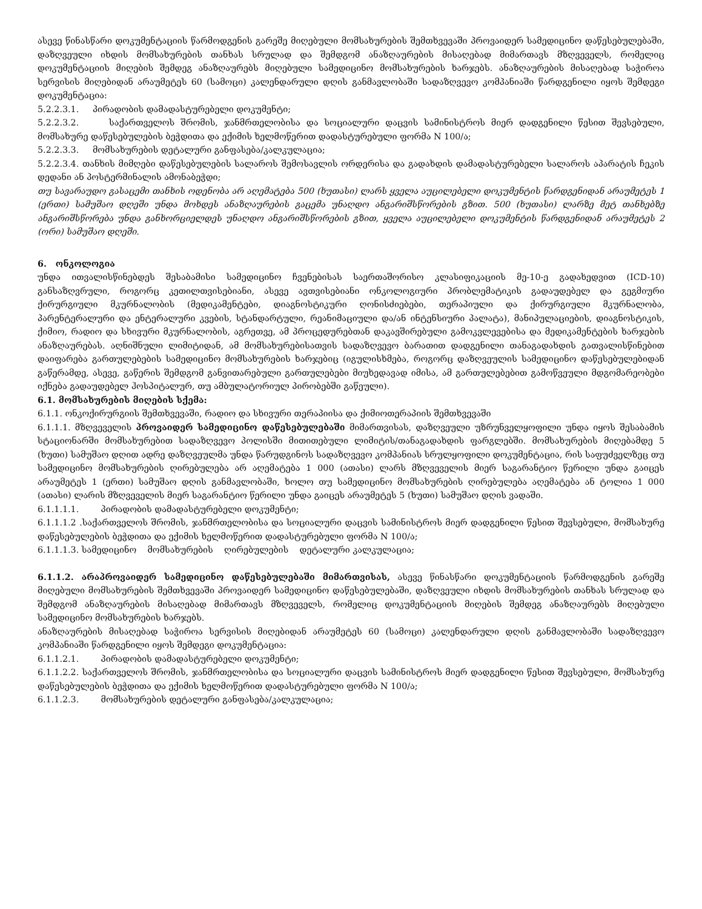ასევე წინასწარი დოკუმენტაციის წარმოდგენის გარეშე მიღებული მომსახურების შემთხვევაში პროვაიდერ სამედიცინო დაწესებულებაში, დაზღვეული იხდის მომსახურების თანხას სრულად და შემდგომ ანაზღაურების მისაღებად მიმართავს მზღვეველს, რომელიც დოკუმენტაციის მიღების შემდეგ ანაზღაურებს მიღებული სამედიცინო მომსახურების ხარჯებს. ანაზღაურების მისაღებად საჭიროა სერვისის მიღებიდან არაუმეტეს 60 (სამოცი) კალენდარული დღის განმავლობაში სადაზღვევო კომპანიაში წარდგენილი იყოს შემდეგი დოკუმენტაცია:
5.2.2.3.1. პირადობის დამადასტურებელი დოკუმენტი;
5.2.2.3.2. საქართველოს შრომის, ჯანმრთელობისა და სოციალური დაცვის სამინისტროს მიერ დადგენილი წესით შევსებული, მომსახურე დაწესებულების ბეჭდითა და ექიმის ხელმოწერით დადასტურებული ფორმა N 100/ა;
5.2.2.3.3. მომსახურების დეტალური განფასება/კალკულაცია;
5.2.2.3.4. თანხის მიმღები დაწესებულების სალაროს შემოსავლის ორდერისა და გადახდის დამადასტურებელი სალაროს აპარატის ჩეკის დედანი ან პოსტერმინალის ამონაბეჭდი;
თუ სავარაუდო გასაცემი თანხის ოდენობა არ აღემატება 500 (ხუთასი) ლარს ყველა აუცილებელი დოკუმენტის წარდგენიდან არაუმეტეს 1 (ერთი) სამუშაო დღეში უნდა მოხდეს ანაზღაურების გაცემა უნაღდო ანგარიშსწორების გზით. 500 (ხუთასი) ლარზე მეტ თანხებზე ანგარიშსწორება უნდა განხორციელდეს უნაღდო ანგარიშსწორების გზით, ყველა აუცილებელი დოკუმენტის წარდგენიდან არაუმეტეს 2 (ორი) სამუშაო დღეში.
6. ონკოლოგია
უნდა ითვალისწინებდეს შესაბამისი სამედიცინო ჩვენებისას საერთაშორისო კლასიფიკაციის მე-10-ე გადახედვით (ICD-10) განსაზღვრული, როგორც კეთილთვისებიანი, ასევე ავთვისებიანი ონკოლოგიური პრობლემატიკის გადაუდებელ და გეგმიური ქირურგიული მკურნალობის (მედიკამენტები, დიაგნოსტიკური ღონისძიებები, თერაპიული და ქირურგიული მკურნალობა, პარენტერალური და ენტერალური კვების, სტანდარტული, რეანიმაციული და/ან ინტენსიური პალატა), მანიპულაციების, დიაგნოსტიკის, ქიმიო, რადიო და სხივური მკურნალობის, აგრეთვე, ამ პროცედურებთან დაკავშირებული გამოკვლევებისა და მედიკამენტების ხარჯების ანაზღაურებას. აღნიშნული ლიმიტიდან, ამ მომსახურებისათვის სადაზღვევო ბარათით დადგენილი თანაგადახდის გათვალისწინებით დაიფარება გართულებების სამედიცინო მომსახურების ხარჯებიც (იგულისხმება, როგორც დაზღვეულის სამედიცინო დაწესებულებიდან გაწერამდე, ასევე, გაწერის შემდგომ განვითარებული გართულებები მიუხედავად იმისა, ამ გართულებებით გამოწვეული მდგომარეობები იქნება გადაუდებელ ჰოსპიტალურ, თუ ამბულატორიულ პირობებში გაწეული).
6.1. მომსახურების მიღების სქემა:
6.1.1. ონკოქირურგიის შემთხვევაში, რადიო და სხივური თერაპიისა და ქიმიოთერაპიის შემთხვევაში
6.1.1.1. მზღვეველის პროვაიდერ სამედიცინო დაწესებულებაში მიმართვისას, დაზღვეული უზრუნველყოფილი უნდა იყოს შესაბამის სტაციონარში მომსახურებით სადაზღვევო პოლისში მითითებული ლიმიტის/თანაგადახდის ფარგლებში. მომსახურების მიღებამდე 5 (ხუთი) სამუშაო დღით ადრე დაზღვეულმა უნდა წარუდგინოს სადაზღვევო კომპანიას სრულყოფილი დოკუმენტაცია, რის საფუძველზეც თუ სამედიცინო მომსახურების ღირებულება არ აღემატება 1 000 (ათასი) ლარს მზღვეველის მიერ საგარანტიო წერილი უნდა გაიცეს არაუმეტეს 1 (ერთი) სამუშაო დღის განმავლობაში, ხოლო თუ სამედიცინო მომსახურების ღირებულება აღემატება ან ტოლია 1 000 (ათასი) ლარის მზღვეველის მიერ საგარანტიო წერილი უნდა გაიცეს არაუმეტეს 5 (ხუთი) სამუშაო დღის ვადაში.
6.1.1.1.1. პირადობის დამადასტურებელი დოკუმენტი;
6.1.1.1.2 .საქართველოს შრომის, ჯანმრთელობისა და სოციალური დაცვის სამინისტროს მიერ დადგენილი წესით შევსებული, მომსახურე დაწესებულების ბეჭდითა და ექიმის ხელმოწერით დადასტურებული ფორმა N 100/ა;
6.1.1.1.3. სამედიცინო მომსახურების ღირებულების დეტალური კალკულაცია;
6.1.1.2. არაპროვაიდერ სამედიცინო დაწესებულებაში მიმართვისას, ასევე წინასწარი დოკუმენტაციის წარმოდგენის გარეშე მიღებული მომსახურების შემთხვევაში პროვაიდერ სამედიცინო დაწესებულებაში, დაზღვეული იხდის მომსახურების თანხას სრულად და შემდგომ ანაზღაურების მისაღებად მიმართავს მზღვეველს, რომელიც დოკუმენტაციის მიღების შემდეგ ანაზღაურებს მიღებული სამედიცინო მომსახურების ხარჯებს.
ანაზღაურების მისაღებად საჭიროა სერვისის მიღებიდან არაუმეტეს 60 (სამოცი) კალენდარული დღის განმავლობაში სადაზღვევო კომპანიაში წარდგენილი იყოს შემდეგი დოკუმენტაცია:
6.1.1.2.1. პირადობის დამადასტურებელი დოკუმენტი;
6.1.1.2.2. საქართველოს შრომის, ჯანმრთელობისა და სოციალური დაცვის სამინისტროს მიერ დადგენილი წესით შევსებული, მომსახურე დაწესებულების ბეჭდითა და ექიმის ხელმოწერით დადასტურებული ფორმა N 100/ა;
6.1.1.2.3. მომსახურების დეტალური განფასება/კალკულაცია;